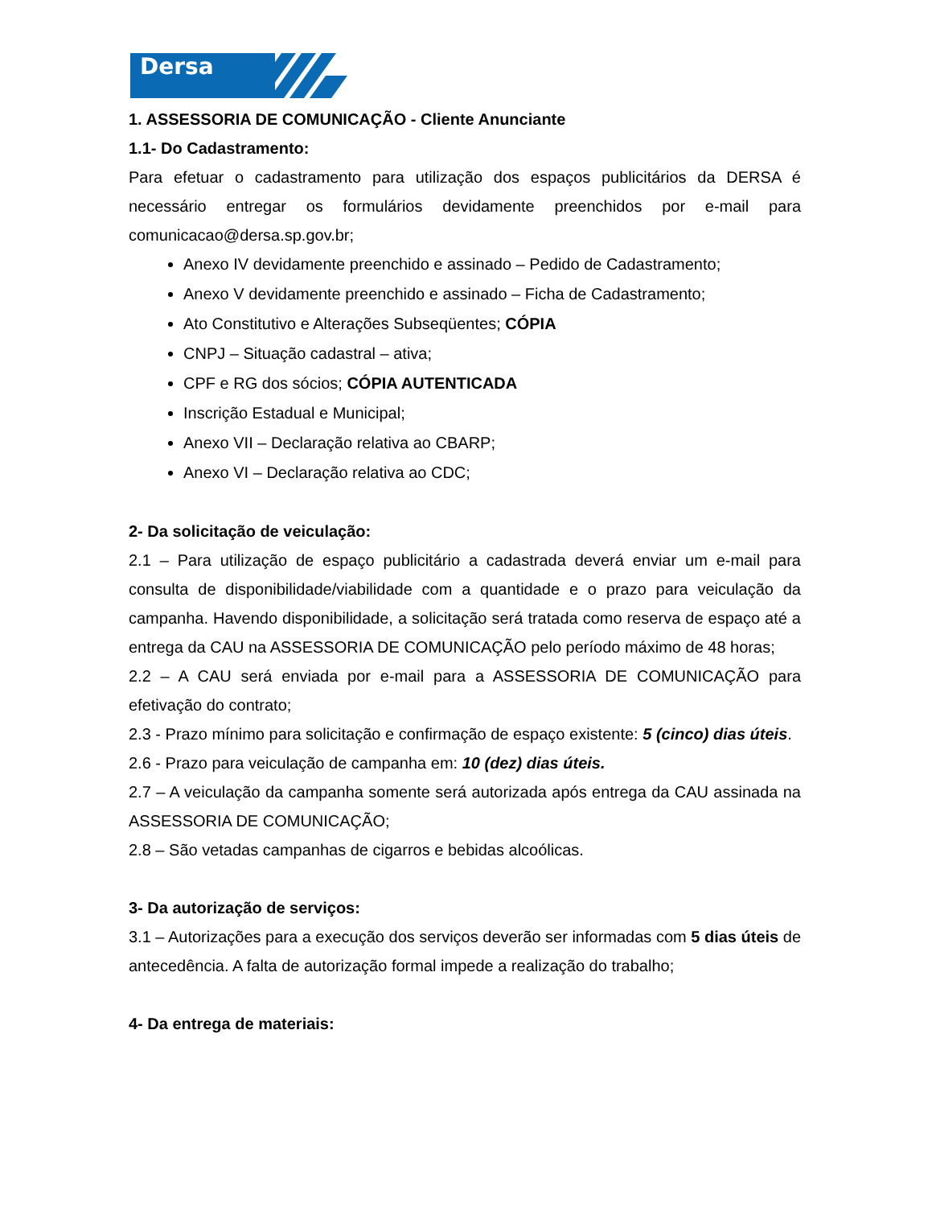Dersa
1. ASSESSORIA DE COMUNICAÇÃO - Cliente Anunciante
1.1- Do Cadastramento:
Para efetuar o cadastramento para utilização dos espaços publicitários da DERSA é necessário entregar os formulários devidamente preenchidos por e-mail para comunicacao@dersa.sp.gov.br;
Anexo IV devidamente preenchido e assinado – Pedido de Cadastramento;
Anexo V devidamente preenchido e assinado – Ficha de Cadastramento;
Ato Constitutivo e Alterações Subseqüentes; CÓPIA
CNPJ – Situação cadastral – ativa;
CPF e RG dos sócios; CÓPIA AUTENTICADA
Inscrição Estadual e Municipal;
Anexo VII – Declaração relativa ao CBARP;
Anexo VI – Declaração relativa ao CDC;
2- Da solicitação de veiculação:
2.1 – Para utilização de espaço publicitário a cadastrada deverá enviar um e-mail para consulta de disponibilidade/viabilidade com a quantidade e o prazo para veiculação da campanha. Havendo disponibilidade, a solicitação será tratada como reserva de espaço até a entrega da CAU na ASSESSORIA DE COMUNICAÇÃO pelo período máximo de 48 horas;
2.2 – A CAU será enviada por e-mail para a ASSESSORIA DE COMUNICAÇÃO para efetivação do contrato;
2.3 - Prazo mínimo para solicitação e confirmação de espaço existente: 5 (cinco) dias úteis.
2.6 - Prazo para veiculação de campanha em: 10 (dez) dias úteis.
2.7 – A veiculação da campanha somente será autorizada após entrega da CAU assinada na ASSESSORIA DE COMUNICAÇÃO;
2.8 – São vetadas campanhas de cigarros e bebidas alcoólicas.
3- Da autorização de serviços:
3.1 – Autorizações para a execução dos serviços deverão ser informadas com 5 dias úteis de antecedência. A falta de autorização formal impede a realização do trabalho;
4- Da entrega de materiais: